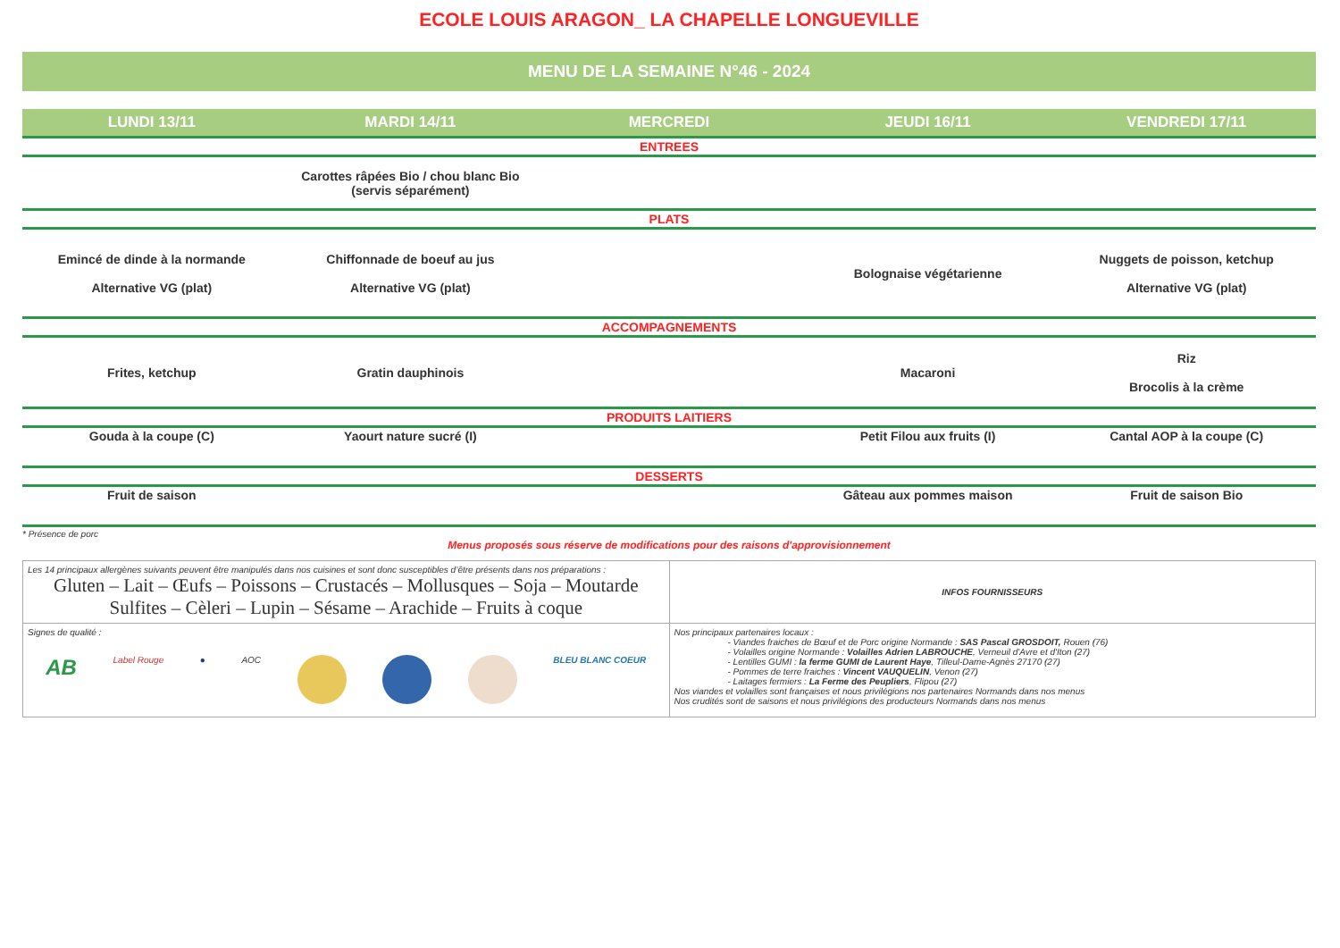ECOLE LOUIS ARAGON_ LA CHAPELLE LONGUEVILLE
MENU DE LA SEMAINE N°46 - 2024
| LUNDI 13/11 | MARDI 14/11 | MERCREDI | JEUDI 16/11 | VENDREDI 17/11 |
| --- | --- | --- | --- | --- |
| ENTREES | | | | |
| | Carottes râpées Bio / chou blanc Bio (servis séparément) | | | |
| PLATS | | | | |
| Emincé de dinde à la normande Alternative VG (plat) | Chiffonnade de boeuf au jus Alternative VG (plat) | | Bolognaise végétarienne | Nuggets de poisson, ketchup Alternative VG (plat) |
| ACCOMPAGNEMENTS | | | | |
| Frites, ketchup | Gratin dauphinois | | Macaroni | Riz Brocolis à la crème |
| PRODUITS LAITIERS | | | | |
| Gouda à la coupe (C) | Yaourt nature sucré (I) | | Petit Filou aux fruits (I) | Cantal AOP à la coupe (C) |
| DESSERTS | | | | |
| Fruit de saison | | | Gâteau aux pommes maison | Fruit de saison Bio |
* Présence de porc
Menus proposés sous réserve de modifications pour des raisons d'approvisionnement
| Les 14 principaux allergènes suivants peuvent être manipulés dans nos cuisines et sont donc susceptibles d’être présents dans nos préparations : Gluten – Lait – Œufs – Poissons – Crustacés – Mollusques – Soja – Moutarde Sulfites – Cèleri – Lupin – Sésame – Arachide – Fruits à coque | INFOS FOURNISSEURS |
| Signes de qualité : AB Label Rouge ● AOC BLEU BLANC COEUR | Nos principaux partenaires locaux : - Viandes fraiches de Bœuf et de Porc origine Normande : SAS Pascal GROSDOIT, Rouen (76) - Volailles origine Normande : Volailles Adrien LABROUCHE , Verneuil d'Avre et d'Iton (27) - Lentilles GUMI : la ferme GUMI de Laurent Haye , Tilleul-Dame-Agnès 27170 (27) - Pommes de terre fraiches : Vincent VAUQUELIN , Venon (27) - Laitages fermiers : La Ferme des Peupliers , Flipou (27) Nos viandes et volailles sont françaises et nous privilégions nos partenaires Normands dans nos menus Nos crudités sont de saisons et nous privilégions des producteurs Normands dans nos menus |